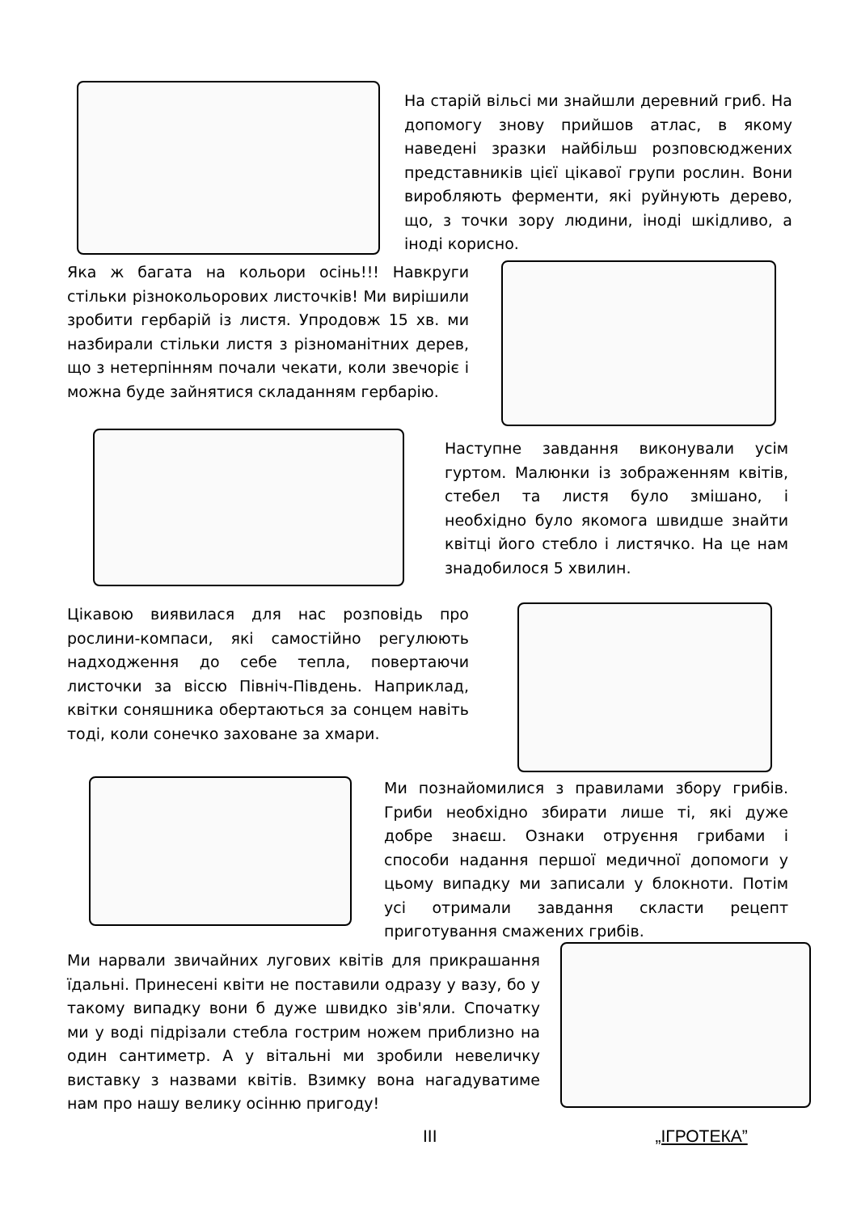На старій вільсі ми знайшли деревний гриб. На допомогу знову прийшов атлас, в якому наведені зразки найбільш розповсюджених представників цієї цікавої групи рослин. Вони виробляють ферменти, які руйнують дерево, що, з точки зору людини, іноді шкідливо, а іноді корисно.
Яка ж багата на кольори осінь!!! Навкруги стільки різнокольорових листочків! Ми вирішили зробити гербарій із листя. Упродовж 15 хв. ми назбирали стільки листя з різноманітних дерев, що з нетерпінням почали чекати, коли звечоріє і можна буде зайнятися складанням гербарію.
Наступне завдання виконували усім гуртом. Малюнки із зображенням квітів, стебел та листя було змішано, і необхідно було якомога швидше знайти квітці його стебло і листячко. На це нам знадобилося 5 хвилин.
Цікавою виявилася для нас розповідь про рослини-компаси, які самостійно регулюють надходження до себе тепла, повертаючи листочки за віссю Північ-Південь. Наприклад, квітки соняшника обертаються за сонцем навіть тоді, коли сонечко заховане за хмари.
Ми познайомилися з правилами збору грибів. Гриби необхідно збирати лише ті, які дуже добре знаєш. Ознаки отруєння грибами і способи надання першої медичної допомоги у цьому випадку ми записали у блокноти. Потім усі отримали завдання скласти рецепт приготування смажених грибів.
Ми нарвали звичайних лугових квітів для прикрашання їдальні. Принесені квіти не поставили одразу у вазу, бо у такому випадку вони б дуже швидко зів'яли. Спочатку ми у воді підрізали стебла гострим ножем приблизно на один сантиметр. А у вітальні ми зробили невеличку виставку з назвами квітів. Взимку вона нагадуватиме нам про нашу велику осінню пригоду!
III „ІГРОТЕКА”